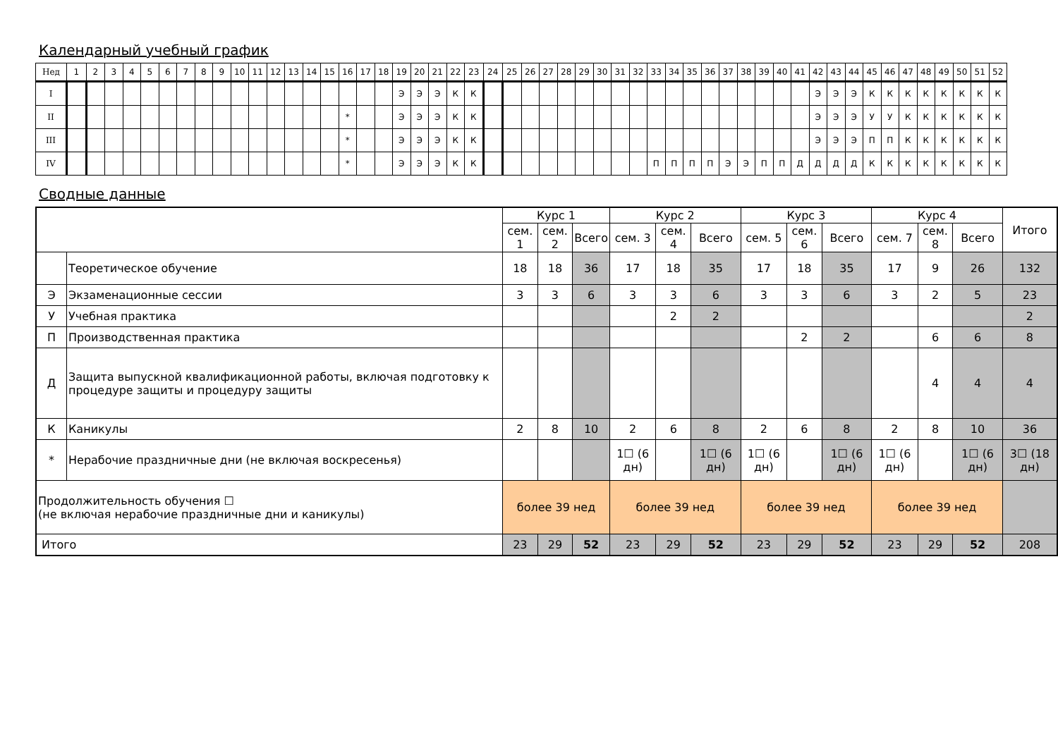Календарный учебный график
| Нед | 1 | 2 | 3 | 4 | 5 | 6 | 7 | 8 | 9 | 10 | 11 | 12 | 13 | 14 | 15 | 16 | 17 | 18 | 19 | 20 | 21 | 22 | 23 | 24 | 25 | 26 | 27 | 28 | 29 | 30 | 31 | 32 | 33 | 34 | 35 | 36 | 37 | 38 | 39 | 40 | 41 | 42 | 43 | 44 | 45 | 46 | 47 | 48 | 49 | 50 | 51 | 52 |
| I | | | | | | | | | | | | | | | | | | | Э | Э | Э | К | К | | | | | | | | | | | | | | | | | | | Э | Э | Э | К | К | К | К | К | К | К | К |
| II | | | | | | | | | | | | | | | | * | | | Э | Э | Э | К | К | | | | | | | | | | | | | | | | | | | Э | Э | Э | У | У | К | К | К | К | К | К |
| III | | | | | | | | | | | | | | | | * | | | Э | Э | Э | К | К | | | | | | | | | | | | | | | | | | | Э | Э | Э | П | П | К | К | К | К | К | К |
| IV | | | | | | | | | | | | | | | | * | | | Э | Э | Э | К | К | | | | | | | | | | П | П | П | П | Э | Э | П | П | Д | Д | Д | Д | К | К | К | К | К | К | К | К |
Сводные данные
| | | Курс 1 | | | Курс 2 | | | Курс 3 | | | Курс 4 | | | Итого |
| | | сем. 1 | сем. 2 | Всего | сем. 3 | сем. 4 | Всего | сем. 5 | сем. 6 | Всего | сем. 7 | сем. 8 | Всего | |
| | Теоретическое обучение | 18 | 18 | 36 | 17 | 18 | 35 | 17 | 18 | 35 | 17 | 9 | 26 | 132 |
| Э | Экзаменационные сессии | 3 | 3 | 6 | 3 | 3 | 6 | 3 | 3 | 6 | 3 | 2 | 5 | 23 |
| У | Учебная практика | | | | | 2 | 2 | | | | | | | 2 |
| П | Производственная практика | | | | | | | | 2 | 2 | | 6 | 6 | 8 |
| Д | Защита выпускной квалификационной работы, включая подготовку к процедуре защиты и процедуру защиты | | | | | | | | | | | 4 | 4 | 4 |
| К | Каникулы | 2 | 8 | 10 | 2 | 6 | 8 | 2 | 6 | 8 | 2 | 8 | 10 | 36 |
| * | Нерабочие праздничные дни (не включая воскресенья) | | | | 1☐ (6 дн) | | 1☐ (6 дн) | 1☐ (6 дн) | | 1☐ (6 дн) | 1☐ (6 дн) | | 1☐ (6 дн) | 3☐ (18 дн) |
| Продолжительность обучения ☐ (не включая нерабочие праздничные дни и каникулы) | | более 39 нед | | | более 39 нед | | | более 39 нед | | | более 39 нед | | | |
| Итого | | 23 | 29 | 52 | 23 | 29 | 52 | 23 | 29 | 52 | 23 | 29 | 52 | 208 |